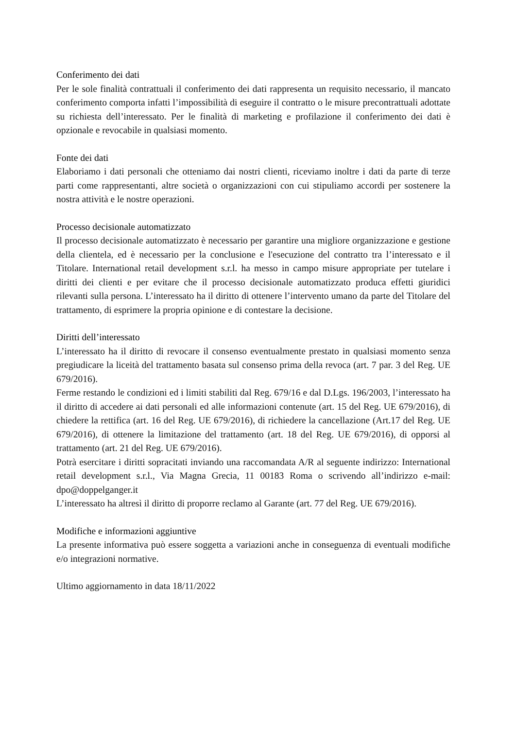Conferimento dei dati
Per le sole finalità contrattuali il conferimento dei dati rappresenta un requisito necessario, il mancato conferimento comporta infatti l’impossibilità di eseguire il contratto o le misure precontrattuali adottate su richiesta dell’interessato. Per le finalità di marketing e profilazione il conferimento dei dati è opzionale e revocabile in qualsiasi momento.
Fonte dei dati
Elaboriamo i dati personali che otteniamo dai nostri clienti, riceviamo inoltre i dati da parte di terze parti come rappresentanti, altre società o organizzazioni con cui stipuliamo accordi per sostenere la nostra attività e le nostre operazioni.
Processo decisionale automatizzato
Il processo decisionale automatizzato è necessario per garantire una migliore organizzazione e gestione della clientela, ed è necessario per la conclusione e l'esecuzione del contratto tra l’interessato e il Titolare. International retail development s.r.l. ha messo in campo misure appropriate per tutelare i diritti dei clienti e per evitare che il processo decisionale automatizzato produca effetti giuridici rilevanti sulla persona. L’interessato ha il diritto di ottenere l’intervento umano da parte del Titolare del trattamento, di esprimere la propria opinione e di contestare la decisione.
Diritti dell’interessato
L’interessato ha il diritto di revocare il consenso eventualmente prestato in qualsiasi momento senza pregiudicare la liceità del trattamento basata sul consenso prima della revoca (art. 7 par. 3 del Reg. UE 679/2016).
Ferme restando le condizioni ed i limiti stabiliti dal Reg. 679/16 e dal D.Lgs. 196/2003, l’interessato ha il diritto di accedere ai dati personali ed alle informazioni contenute (art. 15 del Reg. UE 679/2016), di chiedere la rettifica (art. 16 del Reg. UE 679/2016), di richiedere la cancellazione (Art.17 del Reg. UE 679/2016), di ottenere la limitazione del trattamento (art. 18 del Reg. UE 679/2016), di opporsi al trattamento (art. 21 del Reg. UE 679/2016).
Potrà esercitare i diritti sopracitati inviando una raccomandata A/R al seguente indirizzo: International retail development s.r.l., Via Magna Grecia, 11 00183 Roma o scrivendo all’indirizzo e-mail: dpo@doppelganger.it
L’interessato ha altresì il diritto di proporre reclamo al Garante (art. 77 del Reg. UE 679/2016).
Modifiche e informazioni aggiuntive
La presente informativa può essere soggetta a variazioni anche in conseguenza di eventuali modifiche e/o integrazioni normative.
Ultimo aggiornamento in data 18/11/2022